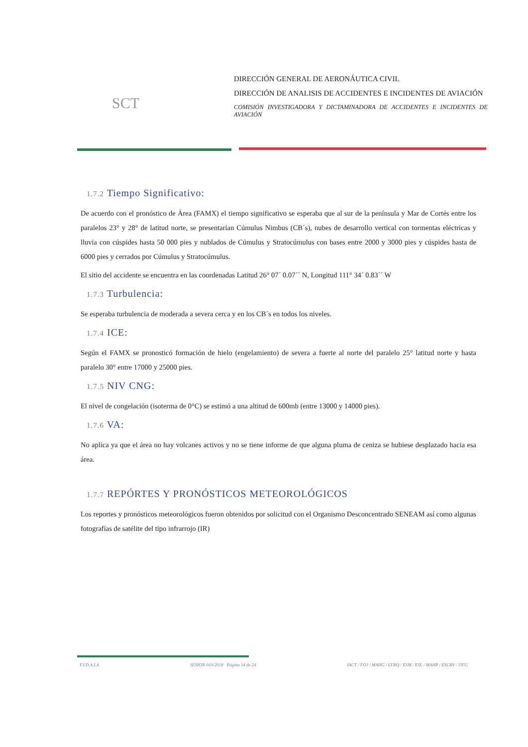SCT
DIRECCIÓN GENERAL DE AERONÁUTICA CIVIL
DIRECCIÓN DE ANALISIS DE ACCIDENTES E INCIDENTES DE AVIACIÓN
COMISIÓN INVESTIGADORA Y DICTAMINADORA DE ACCIDENTES E INCIDENTES DE AVIACIÓN
1.7.2 Tiempo Significativo:
De acuerdo con el pronóstico de Área (FAMX) el tiempo significativo se esperaba que al sur de la península y Mar de Cortés entre los paralelos 23° y 28° de latitud norte, se presentarían Cúmulus Nimbus (CB´s), nubes de desarrollo vertical con tormentas eléctricas y lluvia con cúspides hasta 50 000 pies y nublados de Cúmulus y Stratocúmulus con bases entre 2000 y 3000 pies y cúspides hasta de 6000 pies y cerrados por Cúmulus y Stratocúmulus.
El sitio del accidente se encuentra en las coordenadas Latitud 26° 07´ 0.07´´ N, Longitud 111° 34´ 0.83´´ W
1.7.3 Turbulencia:
Se esperaba turbulencia de moderada a severa cerca y en los CB´s en todos los niveles.
1.7.4 ICE:
Según el FAMX se pronosticó formación de hielo (engelamiento) de severa a fuerte al norte del paralelo 25° latitud norte y hasta paralelo 30° entre 17000 y 25000 pies.
1.7.5 NIV CNG:
El nivel de congelación (isoterma de 0°C) se estimó a una altitud de 600mb (entre 13000 y 14000 pies).
1.7.6 VA:
No aplica ya que el área no hay volcanes activos y no se tiene informe de que alguna pluma de ceniza se hubiese desplazado hacia esa área.
1.7.7 REPÓRTES Y PRONÓSTICOS METEOROLÓGICOS
Los reportes y pronósticos meteorológicos fueron obtenidos por solicitud con el Organismo Desconcentrado SENEAM así como algunas fotografías de satélite del tipo infrarrojo (IR)
F.I.D.A.I.A SESION-010/2018 Página 14 de 24 IACT / FOJ / MAHG / LFRQ / ESM / ESL / MAHP / ESCRV / IJFG